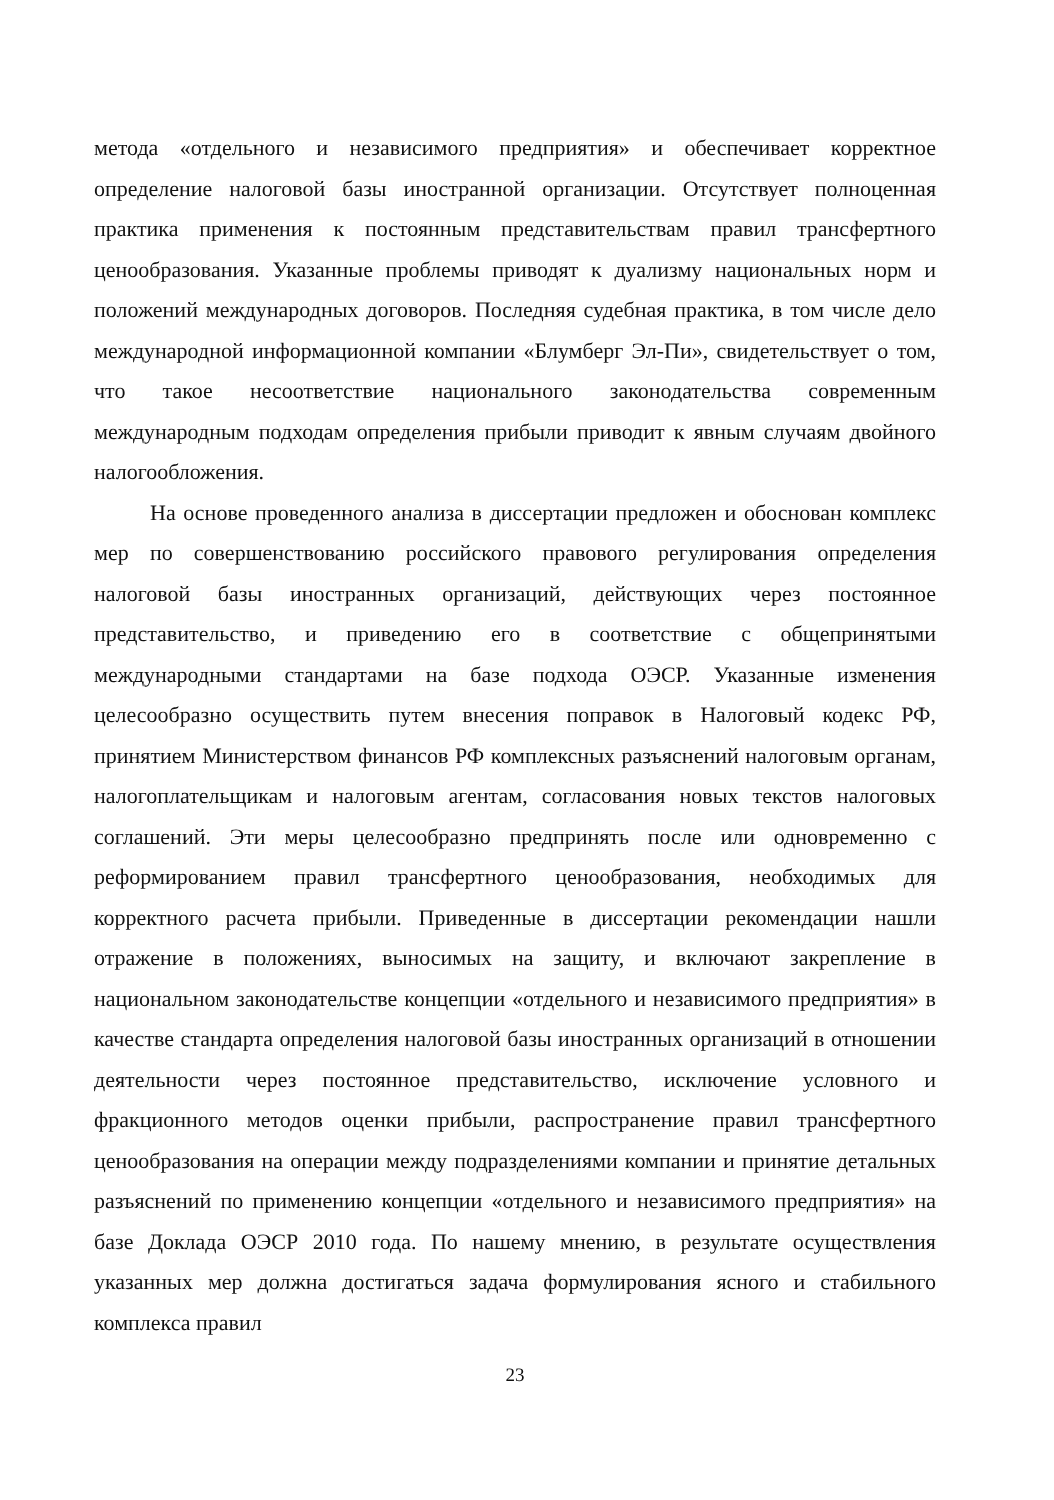метода «отдельного и независимого предприятия» и обеспечивает корректное определение налоговой базы иностранной организации. Отсутствует полноценная практика применения к постоянным представительствам правил трансфертного ценообразования. Указанные проблемы приводят к дуализму национальных норм и положений международных договоров. Последняя судебная практика, в том числе дело международной информационной компании «Блумберг Эл-Пи», свидетельствует о том, что такое несоответствие национального законодательства современным международным подходам определения прибыли приводит к явным случаям двойного налогообложения.
На основе проведенного анализа в диссертации предложен и обоснован комплекс мер по совершенствованию российского правового регулирования определения налоговой базы иностранных организаций, действующих через постоянное представительство, и приведению его в соответствие с общепринятыми международными стандартами на базе подхода ОЭСР. Указанные изменения целесообразно осуществить путем внесения поправок в Налоговый кодекс РФ, принятием Министерством финансов РФ комплексных разъяснений налоговым органам, налогоплательщикам и налоговым агентам, согласования новых текстов налоговых соглашений. Эти меры целесообразно предпринять после или одновременно с реформированием правил трансфертного ценообразования, необходимых для корректного расчета прибыли. Приведенные в диссертации рекомендации нашли отражение в положениях, выносимых на защиту, и включают закрепление в национальном законодательстве концепции «отдельного и независимого предприятия» в качестве стандарта определения налоговой базы иностранных организаций в отношении деятельности через постоянное представительство, исключение условного и фракционного методов оценки прибыли, распространение правил трансфертного ценообразования на операции между подразделениями компании и принятие детальных разъяснений по применению концепции «отдельного и независимого предприятия» на базе Доклада ОЭСР 2010 года. По нашему мнению, в результате осуществления указанных мер должна достигаться задача формулирования ясного и стабильного комплекса правил
23